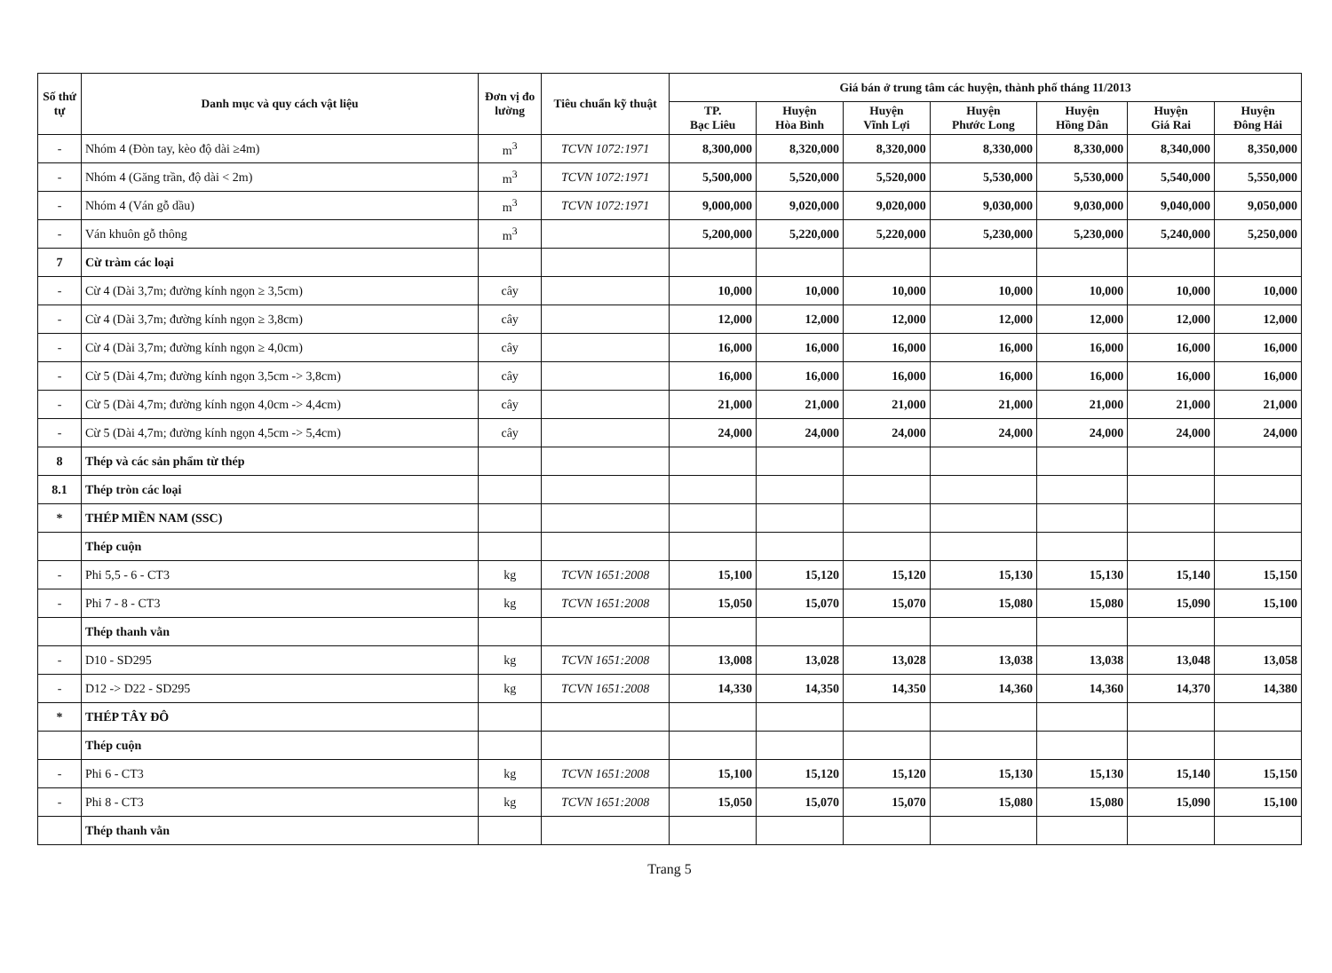| Số thứ tự | Danh mục và quy cách vật liệu | Đơn vị đo lường | Tiêu chuẩn kỹ thuật | Giá bán ở trung tâm các huyện, thành phố tháng 11/2013 | | | | | | |
| --- | --- | --- | --- | --- | --- | --- | --- | --- | --- | --- |
| | | | | TP. Bạc Liêu | Huyện Hòa Bình | Huyện Vĩnh Lợi | Huyện Phước Long | Huyện Hồng Dân | Huyện Giá Rai | Huyện Đông Hải |
| - | Nhóm 4 (Đòn tay, kèo độ dài ≥4m) | m<sup>3</sup> | TCVN 1072:1971 | 8,300,000 | 8,320,000 | 8,320,000 | 8,330,000 | 8,330,000 | 8,340,000 | 8,350,000 |
| - | Nhóm 4 (Găng trần, độ dài < 2m) | m<sup>3</sup> | TCVN 1072:1971 | 5,500,000 | 5,520,000 | 5,520,000 | 5,530,000 | 5,530,000 | 5,540,000 | 5,550,000 |
| - | Nhóm 4 (Ván gỗ dầu) | m<sup>3</sup> | TCVN 1072:1971 | 9,000,000 | 9,020,000 | 9,020,000 | 9,030,000 | 9,030,000 | 9,040,000 | 9,050,000 |
| - | Ván khuôn gỗ thông | m<sup>3</sup> | | 5,200,000 | 5,220,000 | 5,220,000 | 5,230,000 | 5,230,000 | 5,240,000 | 5,250,000 |
| 7 | Cừ tràm các loại | | | | | | | | | |
| - | Cừ 4 (Dài 3,7m; đường kính ngọn ≥ 3,5cm) | cây | | 10,000 | 10,000 | 10,000 | 10,000 | 10,000 | 10,000 | 10,000 |
| - | Cừ 4 (Dài 3,7m; đường kính ngọn ≥ 3,8cm) | cây | | 12,000 | 12,000 | 12,000 | 12,000 | 12,000 | 12,000 | 12,000 |
| - | Cừ 4 (Dài 3,7m; đường kính ngọn ≥ 4,0cm) | cây | | 16,000 | 16,000 | 16,000 | 16,000 | 16,000 | 16,000 | 16,000 |
| - | Cừ 5 (Dài 4,7m; đường kính ngọn 3,5cm -> 3,8cm) | cây | | 16,000 | 16,000 | 16,000 | 16,000 | 16,000 | 16,000 | 16,000 |
| - | Cừ 5 (Dài 4,7m; đường kính ngọn 4,0cm -> 4,4cm) | cây | | 21,000 | 21,000 | 21,000 | 21,000 | 21,000 | 21,000 | 21,000 |
| - | Cừ 5 (Dài 4,7m; đường kính ngọn 4,5cm -> 5,4cm) | cây | | 24,000 | 24,000 | 24,000 | 24,000 | 24,000 | 24,000 | 24,000 |
| 8 | Thép và các sản phẩm từ thép | | | | | | | | | |
| 8.1 | Thép tròn các loại | | | | | | | | | |
| * | THÉP MIỀN NAM (SSC) | | | | | | | | | |
| | Thép cuộn | | | | | | | | | |
| - | Phi 5,5 - 6 - CT3 | kg | TCVN 1651:2008 | 15,100 | 15,120 | 15,120 | 15,130 | 15,130 | 15,140 | 15,150 |
| - | Phi 7 - 8 - CT3 | kg | TCVN 1651:2008 | 15,050 | 15,070 | 15,070 | 15,080 | 15,080 | 15,090 | 15,100 |
| | Thép thanh vằn | | | | | | | | | |
| - | D10 - SD295 | kg | TCVN 1651:2008 | 13,008 | 13,028 | 13,028 | 13,038 | 13,038 | 13,048 | 13,058 |
| - | D12 -> D22 - SD295 | kg | TCVN 1651:2008 | 14,330 | 14,350 | 14,350 | 14,360 | 14,360 | 14,370 | 14,380 |
| * | THÉP TÂY ĐÔ | | | | | | | | | |
| | Thép cuộn | | | | | | | | | |
| - | Phi 6 - CT3 | kg | TCVN 1651:2008 | 15,100 | 15,120 | 15,120 | 15,130 | 15,130 | 15,140 | 15,150 |
| - | Phi 8 - CT3 | kg | TCVN 1651:2008 | 15,050 | 15,070 | 15,070 | 15,080 | 15,080 | 15,090 | 15,100 |
| | Thép thanh vằn | | | | | | | | | |
Trang 5